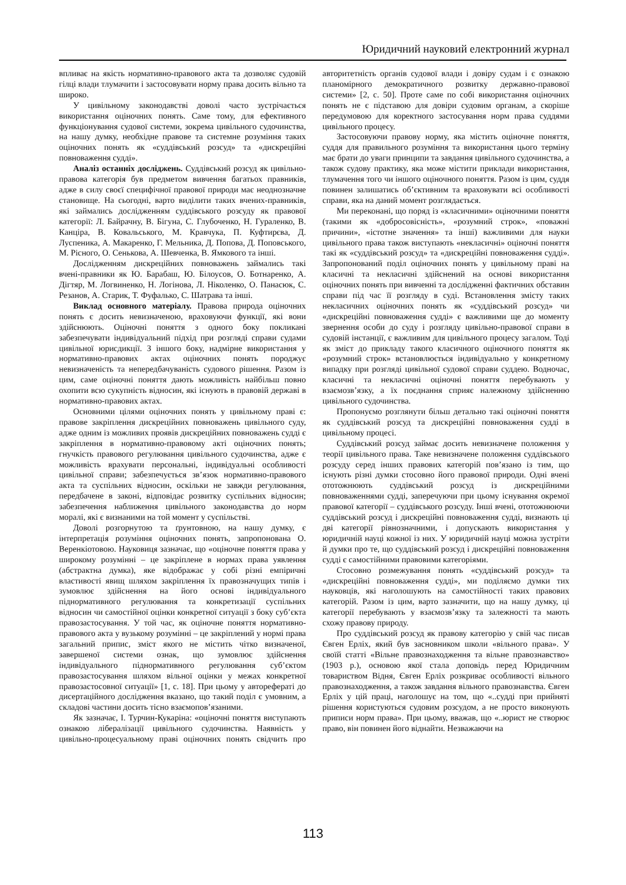Юридичний науковий електронний журнал
впливає на якість нормативно-правового акта та дозволяє судовій гілці влади тлумачити і застосовувати норму права досить вільно та широко.
У цивільному законодавстві доволі часто зустрічається використання оціночних понять. Саме тому, для ефективного функціонування судової системи, зокрема цивільного судочинства, на нашу думку, необхідне правове та системне розуміння таких оціночних понять як «суддівський розсуд» та «дискреційні повноваження судді».
Аналіз останніх досліджень. Суддівський розсуд як цивільно-правова категорія був предметом вивчення багатьох правників, адже в силу своєї специфічної правової природи має неоднозначне становище. На сьогодні, варто виділити таких вчених-правників, які займались дослідженням суддівського розсуду як правової категорії: Л. Байрачну, В. Бігуна, С. Глубоченко, Н. Гураленко, В. Канціра, В. Ковальського, М. Кравчука, П. Куфтирєва, Д. Луспеника, А. Макаренко, Г. Мельника, Д. Попова, Д. Поповського, М. Рісного, О. Сенькова, А. Шевченка, В. Ямкового та інші.
Дослідженням дискреційних повноважень займались такі вчені-правники як Ю. Барабаш, Ю. Білоусов, О. Ботнаренко, А. Дігтяр, М. Логвиненко, Н. Логінова, Л. Ніколенко, О. Панасюк, С. Резанов, А. Старик, Т. Фуфалько, С. Шатрава та інші.
Виклад основного матеріалу. Правова природа оціночних понять є досить невизначеною, враховуючи функції, які вони здійснюють. Оціночні поняття з одного боку покликані забезпечувати індивідуальний підхід при розгляді справи судами цивільної юрисдикції. З іншого боку, надмірне використання у нормативно-правових актах оціночних понять породжує невизначеність та непередбачуваність судового рішення. Разом із цим, саме оціночні поняття дають можливість найбільш повно охопити всю сукупність відносин, які існують в правовій державі в нормативно-правових актах.
Основними цілями оціночних понять у цивільному праві є: правове закріплення дискреційних повноважень цивільного суду, адже одним із можливих проявів дискреційних повноважень судді є закріплення в нормативно-правовому акті оціночних понять; гнучкість правового регулювання цивільного судочинства, адже є можливість врахувати персональні, індивідуальні особливості цивільної справи; забезпечується зв’язок нормативно-правового акта та суспільних відносин, оскільки не завжди регулювання, передбачене в законі, відповідає розвитку суспільних відносин; забезпечення наближення цивільного законодавства до норм моралі, які є визнаними на той момент у суспільстві.
Доволі розгорнутою та ґрунтовною, на нашу думку, є інтерпретація розуміння оціночних понять, запропонована О. Веренкіотовою. Науковиця зазначає, що «оціночне поняття права у широкому розумінні – це закріплене в нормах права уявлення (абстрактна думка), яке відображає у собі різні емпіричні властивості явищ шляхом закріплення їх правозначущих типів і зумовлює здійснення на його основі індивідуального піднормативного регулювання та конкретизації суспільних відносин чи самостійної оцінки конкретної ситуації з боку суб’єкта правозастосування. У той час, як оціночне поняття нормативно-правового акта у вузькому розумінні – це закріплений у нормі права загальний припис, зміст якого не містить чітко визначеної, завершеної системи ознак, що зумовлює здійснення індивідуального піднормативного регулювання суб’єктом правозастосування шляхом вільної оцінки у межах конкретної правозастосовної ситуації» [1, с. 18]. При цьому у авторефераті до дисертаційного дослідження вказано, що такий поділ є умовним, а складові частини досить тісно взаємопов’язаними.
Як зазначає, І. Турчин-Кукаріна: «оціночні поняття виступають ознакою лібералізації цивільного судочинства. Наявність у цивільно-процесуальному праві оціночних понять свідчить про авторитетність органів судової влади і довіру судам і є ознакою планомірного демократичного розвитку державно-правової системи» [2, с. 50]. Проте саме по собі використання оціночних понять не є підставою для довіри судовим органам, а скоріше передумовою для коректного застосування норм права суддями цивільного процесу.
Застосовуючи правову норму, яка містить оціночне поняття, суддя для правильного розуміння та використання цього терміну має брати до уваги принципи та завдання цивільного судочинства, а також судову практику, яка може містити приклади використання, тлумачення того чи іншого оціночного поняття. Разом із цим, суддя повинен залишатись об’єктивним та враховувати всі особливості справи, яка на даний момент розглядається.
Ми переконані, що поряд із «класичними» оціночними поняття (такими як «добросовісність», «розумний строк», «поважні причини», «істотне значення» та інші) важливими для науки цивільного права також виступають «некласичні» оціночні поняття такі як «суддівський розсуд» та «дискреційні повноваження судді». Запропонований поділ оціночних понять у цивільному праві на класичні та некласичні здійснений на основі використання оціночних понять при вивченні та дослідженні фактичних обставин справи під час її розгляду в суді. Встановлення змісту таких некласичних оціночних понять як «суддівський розсуд» чи «дискреційні повноваження судді» є важливими ще до моменту звернення особи до суду і розгляду цивільно-правової справи в судовій інстанції, є важливим для цивільного процесу загалом. Тоді як зміст до прикладу такого класичного оціночного поняття як «розумний строк» встановлюється індивідуально у конкретному випадку при розгляді цивільної судової справи суддею. Водночас, класичні та некласичні оціночні поняття перебувають у взаємозв’язку, а їх поєднання сприяє належному здійсненню цивільного судочинства.
Пропонуємо розглянути більш детально такі оціночні поняття як суддівський розсуд та дискреційні повноваження судді в цивільному процесі.
Суддівський розсуд займає досить невизначене положення у теорії цивільного права. Таке невизначене положення суддівського розсуду серед інших правових категорій пов’язано із тим, що існують різні думки стосовно його правової природи. Одні вчені ототожнюють суддівський розсуд із дискреційними повноваженнями судді, заперечуючи при цьому існування окремої правової категорії – суддівського розсуду. Інші вчені, ототожнюючи суддівський розсуд і дискреційні повноваження судді, визнають ці дві категорії рівнозначними, і допускають використання у юридичній науці кожної із них. У юридичній науці можна зустріти й думки про те, що суддівський розсуд і дискреційні повноваження судді є самостійними правовими категоріями.
Стосовно розмежування понять «суддівський розсуд» та «дискреційні повноваження судді», ми поділяємо думки тих науковців, які наголошують на самостійності таких правових категорій. Разом із цим, варто зазначити, що на нашу думку, ці категорії перебувають у взаємозв’язку та залежності та мають схожу правову природу.
Про суддівський розсуд як правову категорію у свій час писав Євген Ерліх, який був засновником школи «вільного права». У своїй статті «Вільне правознаходження та вільне правознавство» (1903 р.), основою якої стала доповідь перед Юридичним товариством Відня, Євген Ерліх розкриває особливості вільного правознаходження, а також завдання вільного правознавства. Євген Ерліх у цій праці, наголошує на том, що «..судді при прийняті рішення користуються судовим розсудом, а не просто виконують приписи норм права». При цьому, вважав, що «..юрист не створює право, він повинен його віднайти. Незважаючи на
113